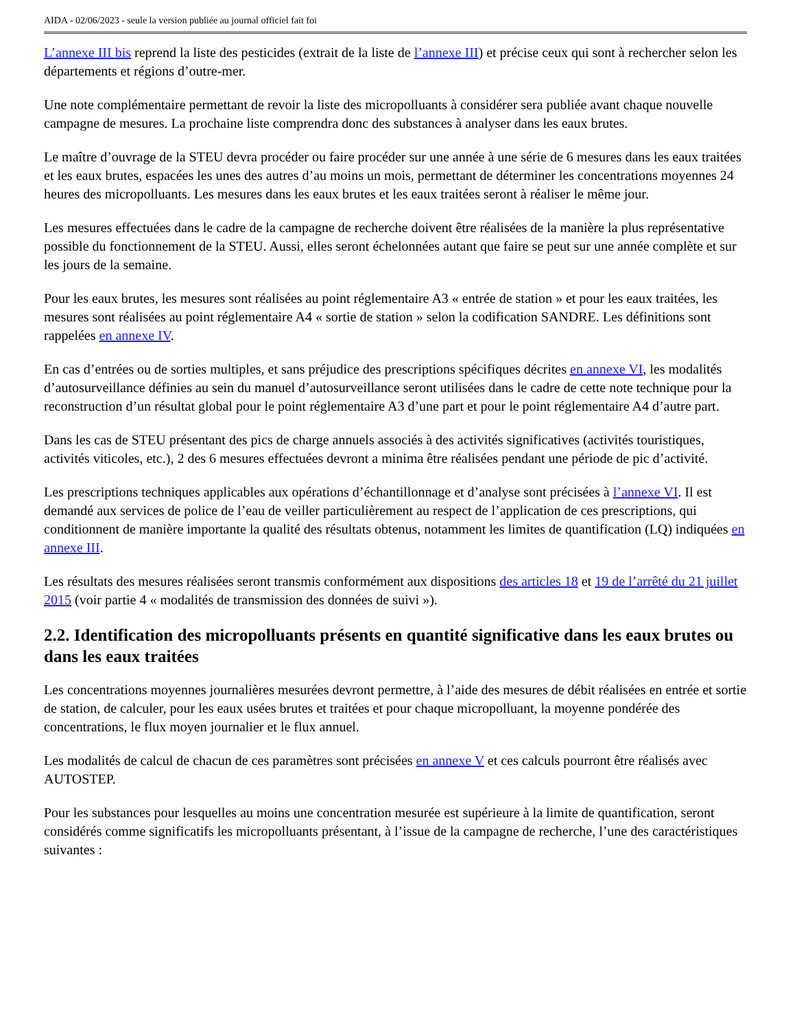AIDA - 02/06/2023 - seule la version publiée au journal officiel fait foi
L’annexe III bis reprend la liste des pesticides (extrait de la liste de l’annexe III) et précise ceux qui sont à rechercher selon les départements et régions d’outre-mer.
Une note complémentaire permettant de revoir la liste des micropolluants à considérer sera publiée avant chaque nouvelle campagne de mesures. La prochaine liste comprendra donc des substances à analyser dans les eaux brutes.
Le maître d’ouvrage de la STEU devra procéder ou faire procéder sur une année à une série de 6 mesures dans les eaux traitées et les eaux brutes, espacées les unes des autres d’au moins un mois, permettant de déterminer les concentrations moyennes 24 heures des micropolluants. Les mesures dans les eaux brutes et les eaux traitées seront à réaliser le même jour.
Les mesures effectuées dans le cadre de la campagne de recherche doivent être réalisées de la manière la plus représentative possible du fonctionnement de la STEU. Aussi, elles seront échelonnées autant que faire se peut sur une année complète et sur les jours de la semaine.
Pour les eaux brutes, les mesures sont réalisées au point réglementaire A3 « entrée de station » et pour les eaux traitées, les mesures sont réalisées au point réglementaire A4 « sortie de station » selon la codification SANDRE. Les définitions sont rappelées en annexe IV.
En cas d’entrées ou de sorties multiples, et sans préjudice des prescriptions spécifiques décrites en annexe VI, les modalités d’autosurveillance définies au sein du manuel d’autosurveillance seront utilisées dans le cadre de cette note technique pour la reconstruction d’un résultat global pour le point réglementaire A3 d’une part et pour le point réglementaire A4 d’autre part.
Dans les cas de STEU présentant des pics de charge annuels associés à des activités significatives (activités touristiques, activités viticoles, etc.), 2 des 6 mesures effectuées devront a minima être réalisées pendant une période de pic d’activité.
Les prescriptions techniques applicables aux opérations d’échantillonnage et d’analyse sont précisées à l’annexe VI. Il est demandé aux services de police de l’eau de veiller particulièrement au respect de l’application de ces prescriptions, qui conditionnent de manière importante la qualité des résultats obtenus, notamment les limites de quantification (LQ) indiquées en annexe III.
Les résultats des mesures réalisées seront transmis conformément aux dispositions des articles 18 et 19 de l’arrêté du 21 juillet 2015 (voir partie 4 « modalités de transmission des données de suivi »).
2.2. Identification des micropolluants présents en quantité significative dans les eaux brutes ou dans les eaux traitées
Les concentrations moyennes journalières mesurées devront permettre, à l’aide des mesures de débit réalisées en entrée et sortie de station, de calculer, pour les eaux usées brutes et traitées et pour chaque micropolluant, la moyenne pondérée des concentrations, le flux moyen journalier et le flux annuel.
Les modalités de calcul de chacun de ces paramètres sont précisées en annexe V et ces calculs pourront être réalisés avec AUTOSTEP.
Pour les substances pour lesquelles au moins une concentration mesurée est supérieure à la limite de quantification, seront considérés comme significatifs les micropolluants présentant, à l’issue de la campagne de recherche, l’une des caractéristiques suivantes :